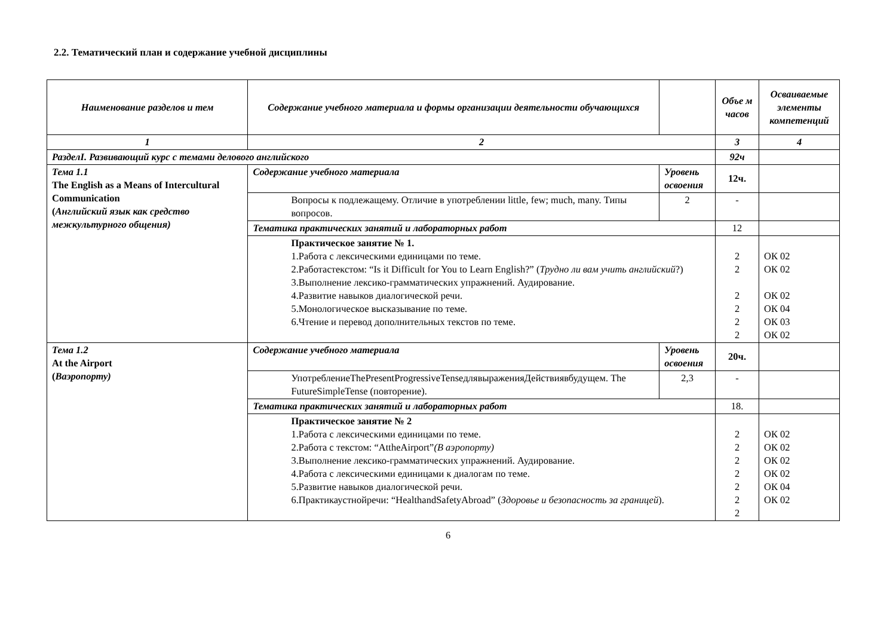2.2. Тематический план и содержание учебной дисциплины
| Наименование разделов и тем | Содержание учебного материала и формы организации деятельности обучающихся | | Объе м часов | Осваиваемые элементы компетенций |
| --- | --- | --- | --- | --- |
| 1 | 2 | | 3 | 4 |
| РазделI. Развивающий курс с темами делового английского | | | 92ч | |
| Тема 1.1 The English as a Means of Intercultural Communication ( Английский язык как средство межкультурного общения) | Содержание учебного материала | Уровень освоения | 12ч. | |
| | Вопросы к подлежащему. Отличие в употреблении little, few; much, many. Типы вопросов. | 2 | - | |
| | Тематика практических занятий и лабораторных работ | | 12 | |
| | Практическое занятие № 1. 1.Работа с лексическими единицами по теме. 2.Работастекстом: “Is it Difficult for You to Learn English?” ( Трудно ли вам учить английский ?) 3.Выполнение лексико-грамматических упражнений. Аудирование. 4.Развитие навыков диалогической речи. 5.Монологическое высказывание по теме. 6.Чтение и перевод дополнительных текстов по теме. | | 2 2 2 2 2 2 | ОК 02 ОК 02 ОК 02 ОК 04 ОК 03 ОК 02 |
| Тема 1.2 At the Airport ( Ваэропорту) | Содержание учебного материала | Уровень освоения | 20ч. | |
| | УпотреблениеThePresentProgressiveTenseдлявыраженияДействиявбудущем. The FutureSimpleTense (повторение). | 2,3 | - | |
| | Тематика практических занятий и лабораторных работ | | 18. | |
| | Практическое занятие № 2 1.Работа с лексическими единицами по теме. 2.Работа с текстом: “AttheAirport” (В аэропорту) 3.Выполнение лексико-грамматических упражнений. Аудирование. 4.Работа с лексическими единицами к диалогам по теме. 5.Развитие навыков диалогической речи. 6.Практикаустнойречи: “HealthandSafetyAbroad” ( Здоровье и безопасность за границей ). | | 2 2 2 2 2 2 2 | ОК 02 ОК 02 ОК 02 ОК 02 ОК 04 ОК 02 |
6